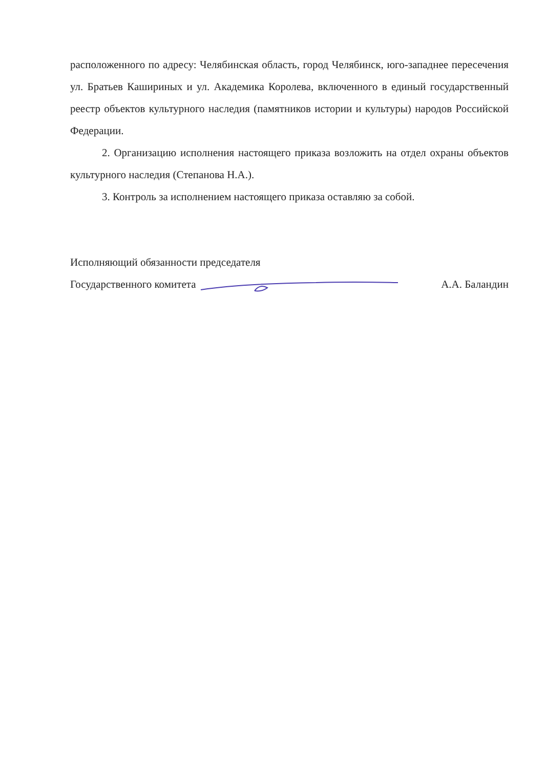расположенного по адресу: Челябинская область, город Челябинск, юго-западнее пересечения ул. Братьев Кашириных и ул. Академика Королева, включенного в единый государственный реестр объектов культурного наследия (памятников истории и культуры) народов Российской Федерации.
2. Организацию исполнения настоящего приказа возложить на отдел охраны объектов культурного наследия (Степанова Н.А.).
3. Контроль за исполнением настоящего приказа оставляю за собой.
Исполняющий обязанности председателя
Государственного комитета А.А. Баландин